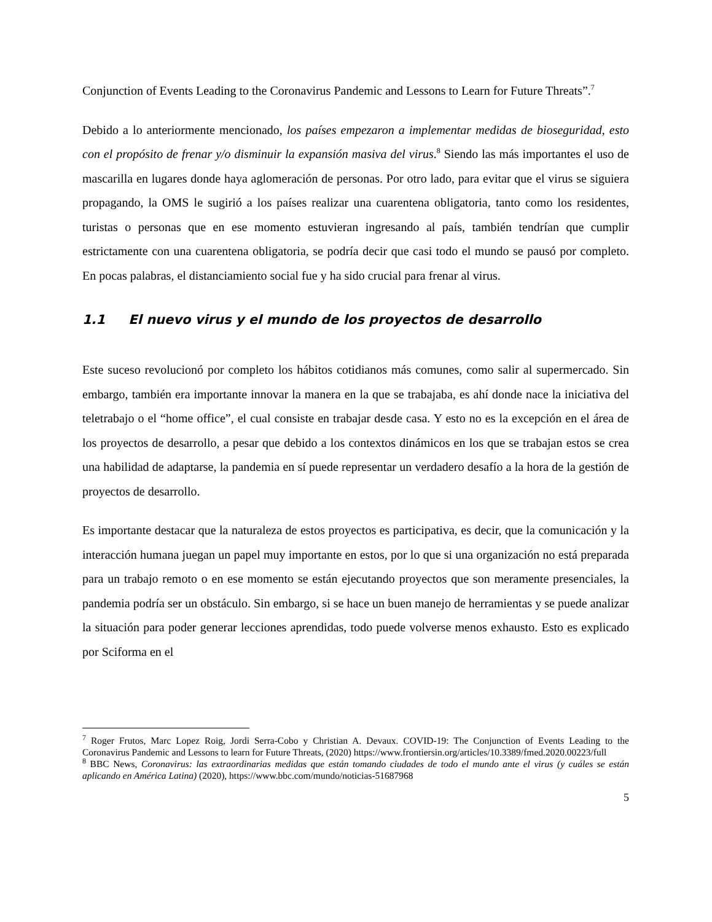Conjunction of Events Leading to the Coronavirus Pandemic and Lessons to Learn for Future Threats”.<sup>7</sup>
Debido a lo anteriormente mencionado, los países empezaron a implementar medidas de bioseguridad, esto con el propósito de frenar y/o disminuir la expansión masiva del virus.<sup>8</sup> Siendo las más importantes el uso de mascarilla en lugares donde haya aglomeración de personas. Por otro lado, para evitar que el virus se siguiera propagando, la OMS le sugirió a los países realizar una cuarentena obligatoria, tanto como los residentes, turistas o personas que en ese momento estuvieran ingresando al país, también tendrían que cumplir estrictamente con una cuarentena obligatoria, se podría decir que casi todo el mundo se pausó por completo. En pocas palabras, el distanciamiento social fue y ha sido crucial para frenar al virus.
1.1 El nuevo virus y el mundo de los proyectos de desarrollo
Este suceso revolucionó por completo los hábitos cotidianos más comunes, como salir al supermercado. Sin embargo, también era importante innovar la manera en la que se trabajaba, es ahí donde nace la iniciativa del teletrabajo o el “home office”, el cual consiste en trabajar desde casa. Y esto no es la excepción en el área de los proyectos de desarrollo, a pesar que debido a los contextos dinámicos en los que se trabajan estos se crea una habilidad de adaptarse, la pandemia en sí puede representar un verdadero desafío a la hora de la gestión de proyectos de desarrollo.
Es importante destacar que la naturaleza de estos proyectos es participativa, es decir, que la comunicación y la interacción humana juegan un papel muy importante en estos, por lo que si una organización no está preparada para un trabajo remoto o en ese momento se están ejecutando proyectos que son meramente presenciales, la pandemia podría ser un obstáculo. Sin embargo, si se hace un buen manejo de herramientas y se puede analizar la situación para poder generar lecciones aprendidas, todo puede volverse menos exhausto. Esto es explicado por Sciforma en el
<sup>7</sup> Roger Frutos, Marc Lopez Roig, Jordi Serra-Cobo y Christian A. Devaux. COVID-19: The Conjunction of Events Leading to the Coronavirus Pandemic and Lessons to learn for Future Threats, (2020) https://www.frontiersin.org/articles/10.3389/fmed.2020.00223/full
<sup>8</sup> BBC News, Coronavirus: las extraordinarias medidas que están tomando ciudades de todo el mundo ante el virus (y cuáles se están aplicando en América Latina) (2020), https://www.bbc.com/mundo/noticias-51687968
5